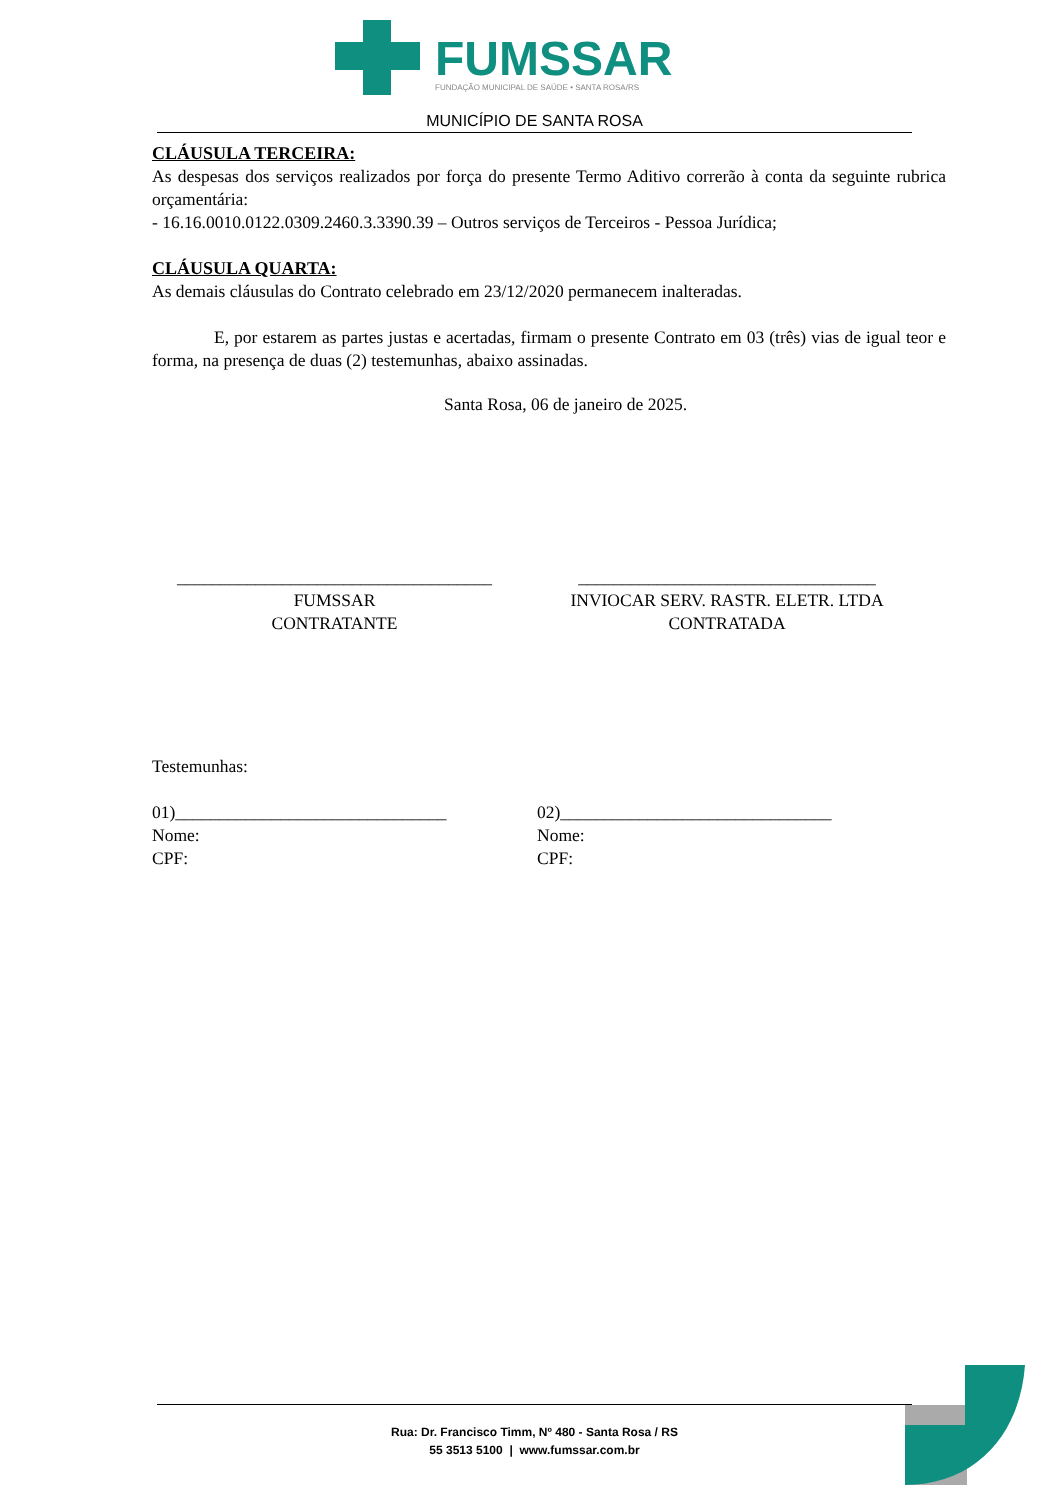FUMSSAR
FUNDAÇÃO MUNICIPAL DE SAÚDE • SANTA ROSA/RS
MUNICÍPIO DE SANTA ROSA
CLÁUSULA TERCEIRA:
As despesas dos serviços realizados por força do presente Termo Aditivo correrão à conta da seguinte rubrica orçamentária:
- 16.16.0010.0122.0309.2460.3.3390.39 – Outros serviços de Terceiros - Pessoa Jurídica;
CLÁUSULA QUARTA:
As demais cláusulas do Contrato celebrado em 23/12/2020 permanecem inalteradas.
E, por estarem as partes justas e acertadas, firmam o presente Contrato em 03 (três) vias de igual teor e forma, na presença de duas (2) testemunhas, abaixo assinadas.
Santa Rosa, 06 de janeiro de 2025.
____________________________________
FUMSSAR
CONTRATANTE
__________________________________
INVIOCAR SERV. RASTR. ELETR. LTDA
CONTRATADA
Testemunhas:
01)_______________________________
Nome:
CPF:
02)_______________________________
Nome:
CPF:
Rua: Dr. Francisco Timm, Nº 480 - Santa Rosa / RS
55 3513 5100 | www.fumssar.com.br